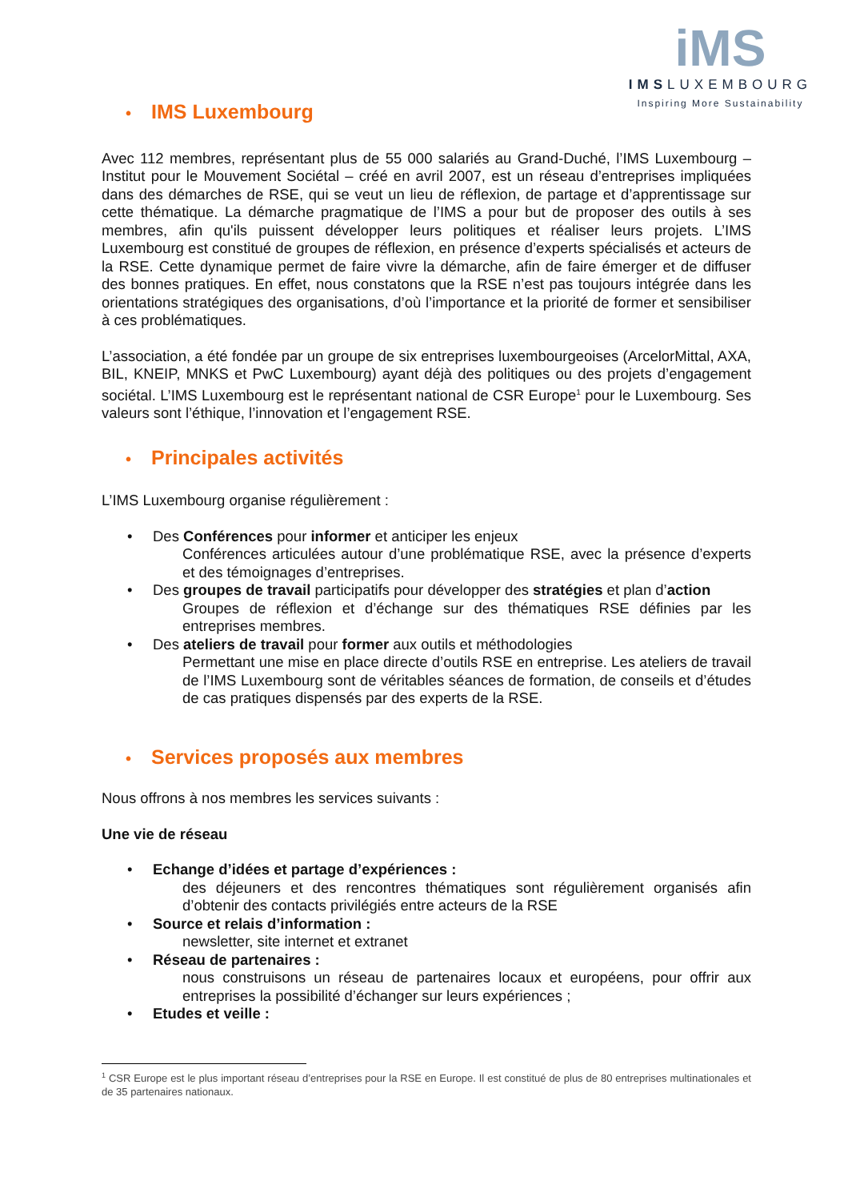iMS
IMSLUXEMBOURG
Inspiring More Sustainability
• IMS Luxembourg
Avec 112 membres, représentant plus de 55 000 salariés au Grand-Duché, l’IMS Luxembourg – Institut pour le Mouvement Sociétal – créé en avril 2007, est un réseau d’entreprises impliquées dans des démarches de RSE, qui se veut un lieu de réflexion, de partage et d’apprentissage sur cette thématique. La démarche pragmatique de l’IMS a pour but de proposer des outils à ses membres, afin qu'ils puissent développer leurs politiques et réaliser leurs projets. L’IMS Luxembourg est constitué de groupes de réflexion, en présence d’experts spécialisés et acteurs de la RSE. Cette dynamique permet de faire vivre la démarche, afin de faire émerger et de diffuser des bonnes pratiques. En effet, nous constatons que la RSE n’est pas toujours intégrée dans les orientations stratégiques des organisations, d’où l’importance et la priorité de former et sensibiliser à ces problématiques.
L’association, a été fondée par un groupe de six entreprises luxembourgeoises (ArcelorMittal, AXA, BIL, KNEIP, MNKS et PwC Luxembourg) ayant déjà des politiques ou des projets d’engagement sociétal. L’IMS Luxembourg est le représentant national de CSR Europe<sup>1</sup> pour le Luxembourg. Ses valeurs sont l’éthique, l’innovation et l’engagement RSE.
• Principales activités
L’IMS Luxembourg organise régulièrement :
• Des Conférences pour informer et anticiper les enjeux
Conférences articulées autour d’une problématique RSE, avec la présence d’experts et des témoignages d’entreprises.
• Des groupes de travail participatifs pour développer des stratégies et plan d’action
Groupes de réflexion et d’échange sur des thématiques RSE définies par les entreprises membres.
• Des ateliers de travail pour former aux outils et méthodologies
Permettant une mise en place directe d’outils RSE en entreprise. Les ateliers de travail de l’IMS Luxembourg sont de véritables séances de formation, de conseils et d’études de cas pratiques dispensés par des experts de la RSE.
• Services proposés aux membres
Nous offrons à nos membres les services suivants :
Une vie de réseau
• Echange d’idées et partage d’expériences :
des déjeuners et des rencontres thématiques sont régulièrement organisés afin d’obtenir des contacts privilégiés entre acteurs de la RSE
• Source et relais d’information :
newsletter, site internet et extranet
• Réseau de partenaires :
nous construisons un réseau de partenaires locaux et européens, pour offrir aux entreprises la possibilité d’échanger sur leurs expériences ;
• Etudes et veille :
<sup>1</sup> CSR Europe est le plus important réseau d’entreprises pour la RSE en Europe. Il est constitué de plus de 80 entreprises multinationales et de 35 partenaires nationaux.